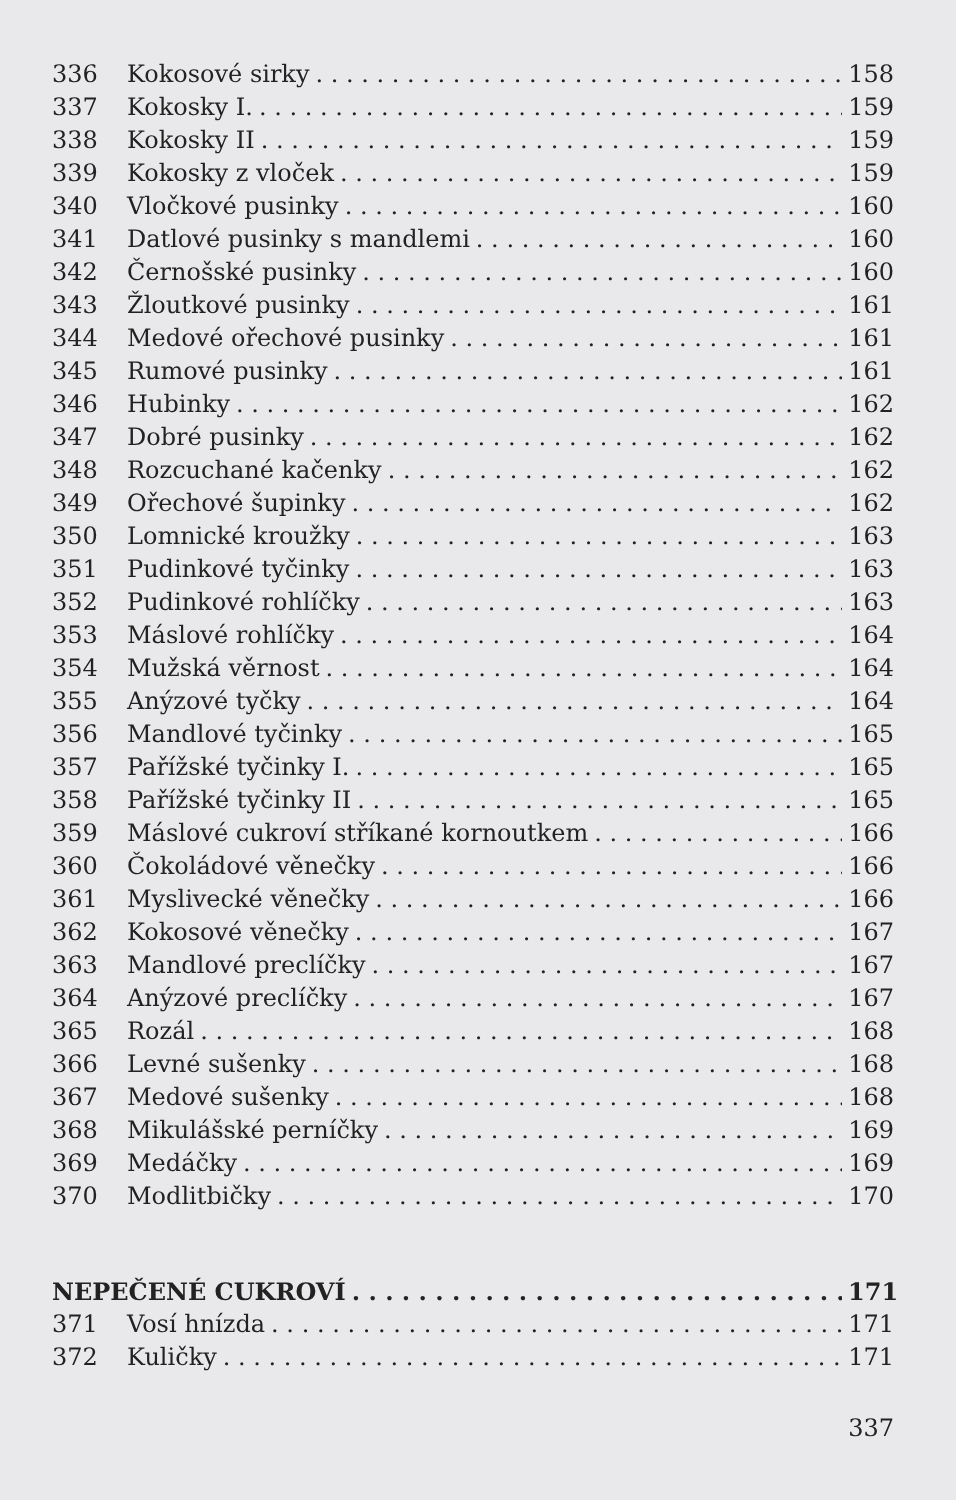336 Kokosové sirky 158
337 Kokosky I. 159
338 Kokosky II 159
339 Kokosky z vloček 159
340 Vločkové pusinky 160
341 Datlové pusinky s mandlemi 160
342 Černošské pusinky 160
343 Žloutkové pusinky 161
344 Medové ořechové pusinky 161
345 Rumové pusinky 161
346 Hubinky 162
347 Dobré pusinky 162
348 Rozcuchané kačenky 162
349 Ořechové šupinky 162
350 Lomnické kroužky 163
351 Pudinkové tyčinky 163
352 Pudinkové rohlíčky 163
353 Máslové rohlíčky 164
354 Mužská věrnost 164
355 Anýzové tyčky 164
356 Mandlové tyčinky 165
357 Pařížské tyčinky I. 165
358 Pařížské tyčinky II 165
359 Máslové cukroví stříkané kornoutkem 166
360 Čokoládové věnečky 166
361 Myslivecké věnečky 166
362 Kokosové věnečky 167
363 Mandlové preclíčky 167
364 Anýzové preclíčky 167
365 Rozál 168
366 Levné sušenky 168
367 Medové sušenky 168
368 Mikulášské perníčky 169
369 Medáčky 169
370 Modlitbičky 170
NEPEČENÉ CUKROVÍ 171
371 Vosí hnízda 171
372 Kuličky 171
337